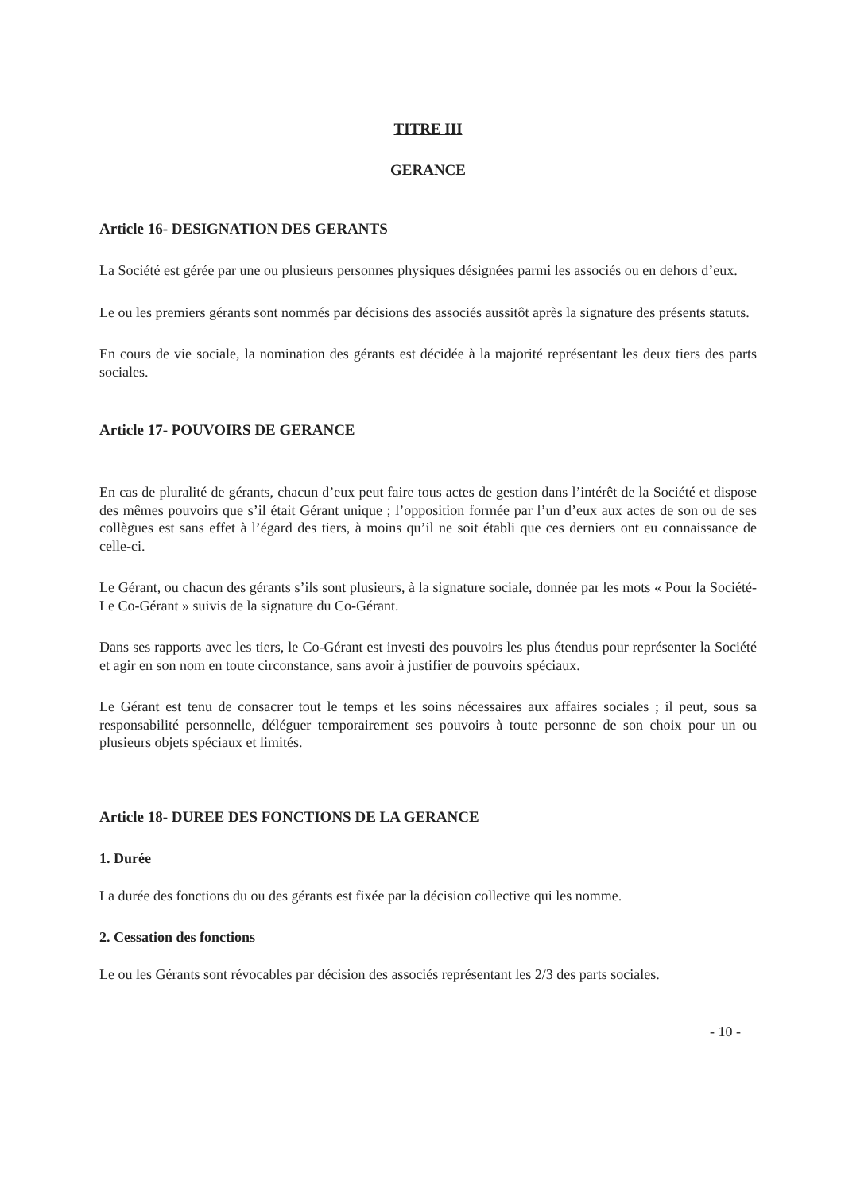TITRE III
GERANCE
Article 16- DESIGNATION DES GERANTS
La Société est gérée par une ou plusieurs personnes physiques désignées parmi les associés ou en dehors d’eux.
Le ou les premiers gérants sont nommés par décisions des associés aussitôt après la signature des présents statuts.
En cours de vie sociale, la nomination des gérants est décidée à la majorité représentant les deux tiers des parts sociales.
Article 17- POUVOIRS DE GERANCE
En cas de pluralité de gérants, chacun d’eux peut faire tous actes de gestion dans l’intérêt de la Société et dispose des mêmes pouvoirs que s’il était Gérant unique ; l’opposition formée par l’un d’eux aux actes de son ou de ses collègues est sans effet à l’égard des tiers, à moins qu’il ne soit établi que ces derniers ont eu connaissance de celle-ci.
Le Gérant, ou chacun des gérants s’ils sont plusieurs, à la signature sociale, donnée par les mots « Pour la Société- Le Co-Gérant » suivis de la signature du Co-Gérant.
Dans ses rapports avec les tiers, le Co-Gérant est investi des pouvoirs les plus étendus pour représenter la Société et agir en son nom en toute circonstance, sans avoir à justifier de pouvoirs spéciaux.
Le Gérant est tenu de consacrer tout le temps et les soins nécessaires aux affaires sociales ; il peut, sous sa responsabilité personnelle, déléguer temporairement ses pouvoirs à toute personne de son choix pour un ou plusieurs objets spéciaux et limités.
Article 18- DUREE DES FONCTIONS DE LA GERANCE
1. Durée
La durée des fonctions du ou des gérants est fixée par la décision collective qui les nomme.
2. Cessation des fonctions
Le ou les Gérants sont révocables par décision des associés représentant les 2/3 des parts sociales.
- 10 -